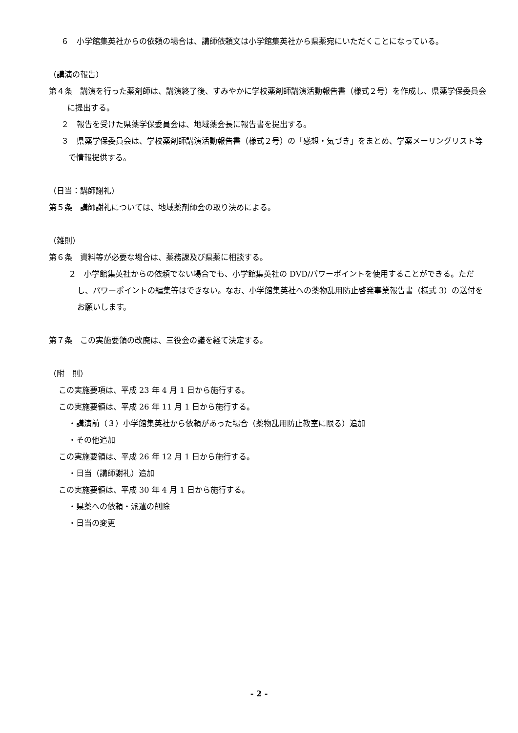６　小学館集英社からの依頼の場合は、講師依頼文は小学館集英社から県薬宛にいただくことになっている。
（講演の報告）
第４条　講演を行った薬剤師は、講演終了後、すみやかに学校薬剤師講演活動報告書（様式２号）を作成し、県薬学保委員会に提出する。
２　報告を受けた県薬学保委員会は、地域薬会長に報告書を提出する。
３　県薬学保委員会は、学校薬剤師講演活動報告書（様式２号）の「感想・気づき」をまとめ、学薬メーリングリスト等で情報提供する。
（日当：講師謝礼）
第５条　講師謝礼については、地域薬剤師会の取り決めによる。
（雑則）
第６条　資料等が必要な場合は、薬務課及び県薬に相談する。
２　小学館集英社からの依頼でない場合でも、小学館集英社の DVD/パワーポイントを使用することができる。ただし、パワーポイントの編集等はできない。なお、小学館集英社への薬物乱用防止啓発事業報告書（様式 3）の送付をお願いします。
第７条　この実施要領の改廃は、三役会の議を経て決定する。
（附　則）
この実施要項は、平成 23 年 4 月 1 日から施行する。
この実施要領は、平成 26 年 11 月 1 日から施行する。
・講演前（３）小学館集英社から依頼があった場合（薬物乱用防止教室に限る）追加
・その他追加
この実施要領は、平成 26 年 12 月 1 日から施行する。
・日当（講師謝礼）追加
この実施要領は、平成 30 年 4 月 1 日から施行する。
・県薬への依頼・派遣の削除
・日当の変更
- 2 -